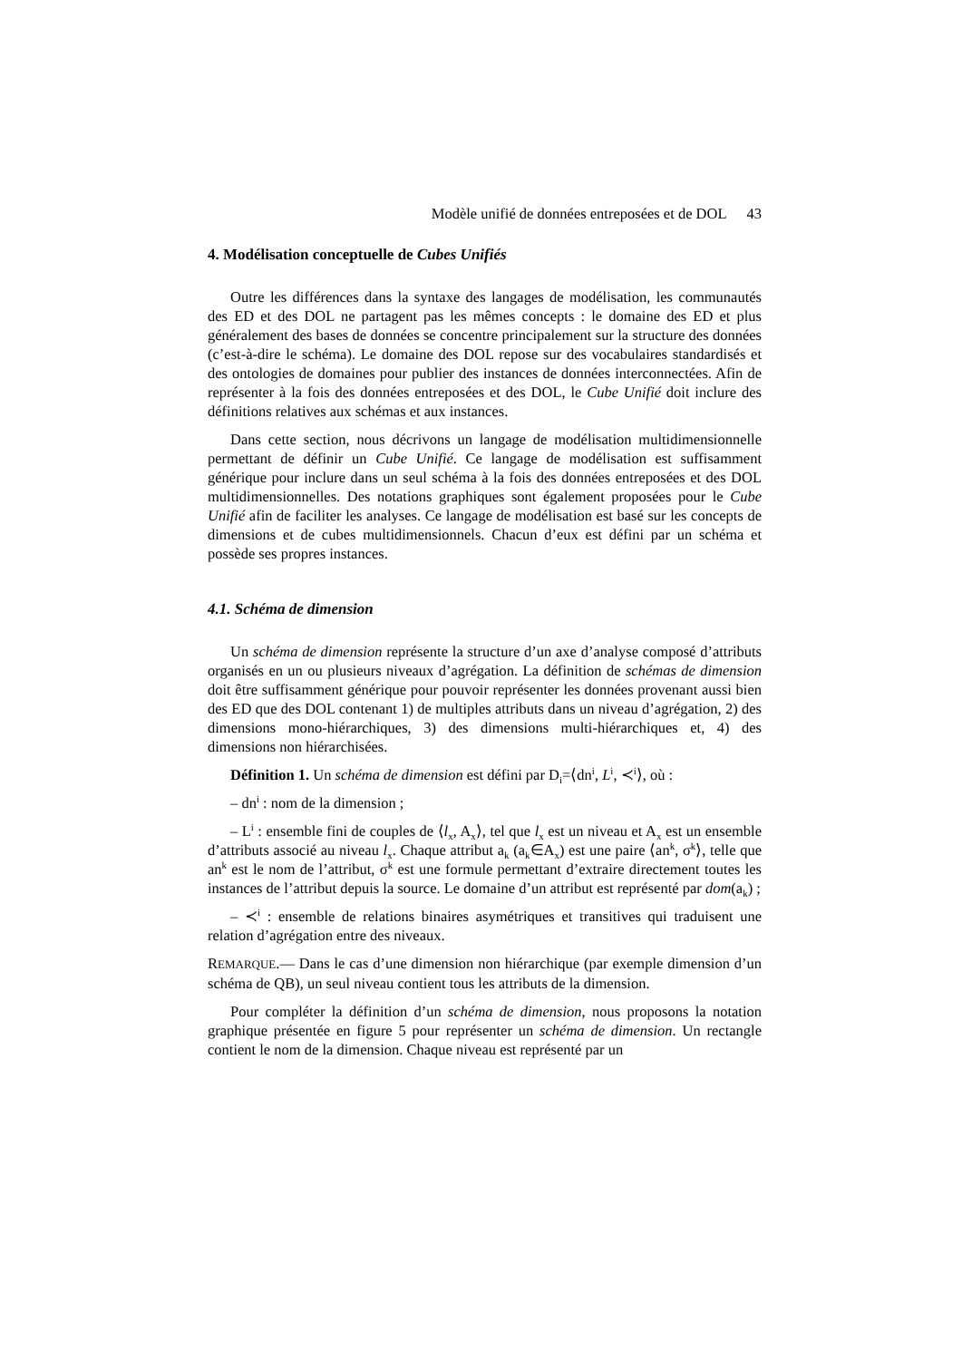Modèle unifié de données entreposées et de DOL 43
4. Modélisation conceptuelle de Cubes Unifiés
Outre les différences dans la syntaxe des langages de modélisation, les communautés des ED et des DOL ne partagent pas les mêmes concepts : le domaine des ED et plus généralement des bases de données se concentre principalement sur la structure des données (c’est-à-dire le schéma). Le domaine des DOL repose sur des vocabulaires standardisés et des ontologies de domaines pour publier des instances de données interconnectées. Afin de représenter à la fois des données entreposées et des DOL, le Cube Unifié doit inclure des définitions relatives aux schémas et aux instances.
Dans cette section, nous décrivons un langage de modélisation multidimensionnelle permettant de définir un Cube Unifié. Ce langage de modélisation est suffisamment générique pour inclure dans un seul schéma à la fois des données entreposées et des DOL multidimensionnelles. Des notations graphiques sont également proposées pour le Cube Unifié afin de faciliter les analyses. Ce langage de modélisation est basé sur les concepts de dimensions et de cubes multidimensionnels. Chacun d’eux est défini par un schéma et possède ses propres instances.
4.1. Schéma de dimension
Un schéma de dimension représente la structure d’un axe d’analyse composé d’attributs organisés en un ou plusieurs niveaux d’agrégation. La définition de schémas de dimension doit être suffisamment générique pour pouvoir représenter les données provenant aussi bien des ED que des DOL contenant 1) de multiples attributs dans un niveau d’agrégation, 2) des dimensions mono-hiérarchiques, 3) des dimensions multi-hiérarchiques et, 4) des dimensions non hiérarchisées.
Définition 1. Un schéma de dimension est défini par D<sub>i</sub>=⟨dn<sup>i</sup>, L<sup>i</sup>, ≺<sup>i</sup>⟩, où :
– dn<sup>i</sup> : nom de la dimension ;
– L<sup>i</sup> : ensemble fini de couples de ⟨l<sub>x</sub>, A<sub>x</sub>⟩, tel que l<sub>x</sub> est un niveau et A<sub>x</sub> est un ensemble d’attributs associé au niveau l<sub>x</sub>. Chaque attribut a<sub>k</sub> (a<sub>k</sub>∈A<sub>x</sub>) est une paire ⟨an<sup>k</sup>, σ<sup>k</sup>⟩, telle que an<sup>k</sup> est le nom de l’attribut, σ<sup>k</sup> est une formule permettant d’extraire directement toutes les instances de l’attribut depuis la source. Le domaine d’un attribut est représenté par dom(a<sub>k</sub>) ;
– ≺<sup>i</sup> : ensemble de relations binaires asymétriques et transitives qui traduisent une relation d’agrégation entre des niveaux.
REMARQUE.— Dans le cas d’une dimension non hiérarchique (par exemple dimension d’un schéma de QB), un seul niveau contient tous les attributs de la dimension.
Pour compléter la définition d’un schéma de dimension, nous proposons la notation graphique présentée en figure 5 pour représenter un schéma de dimension. Un rectangle contient le nom de la dimension. Chaque niveau est représenté par un